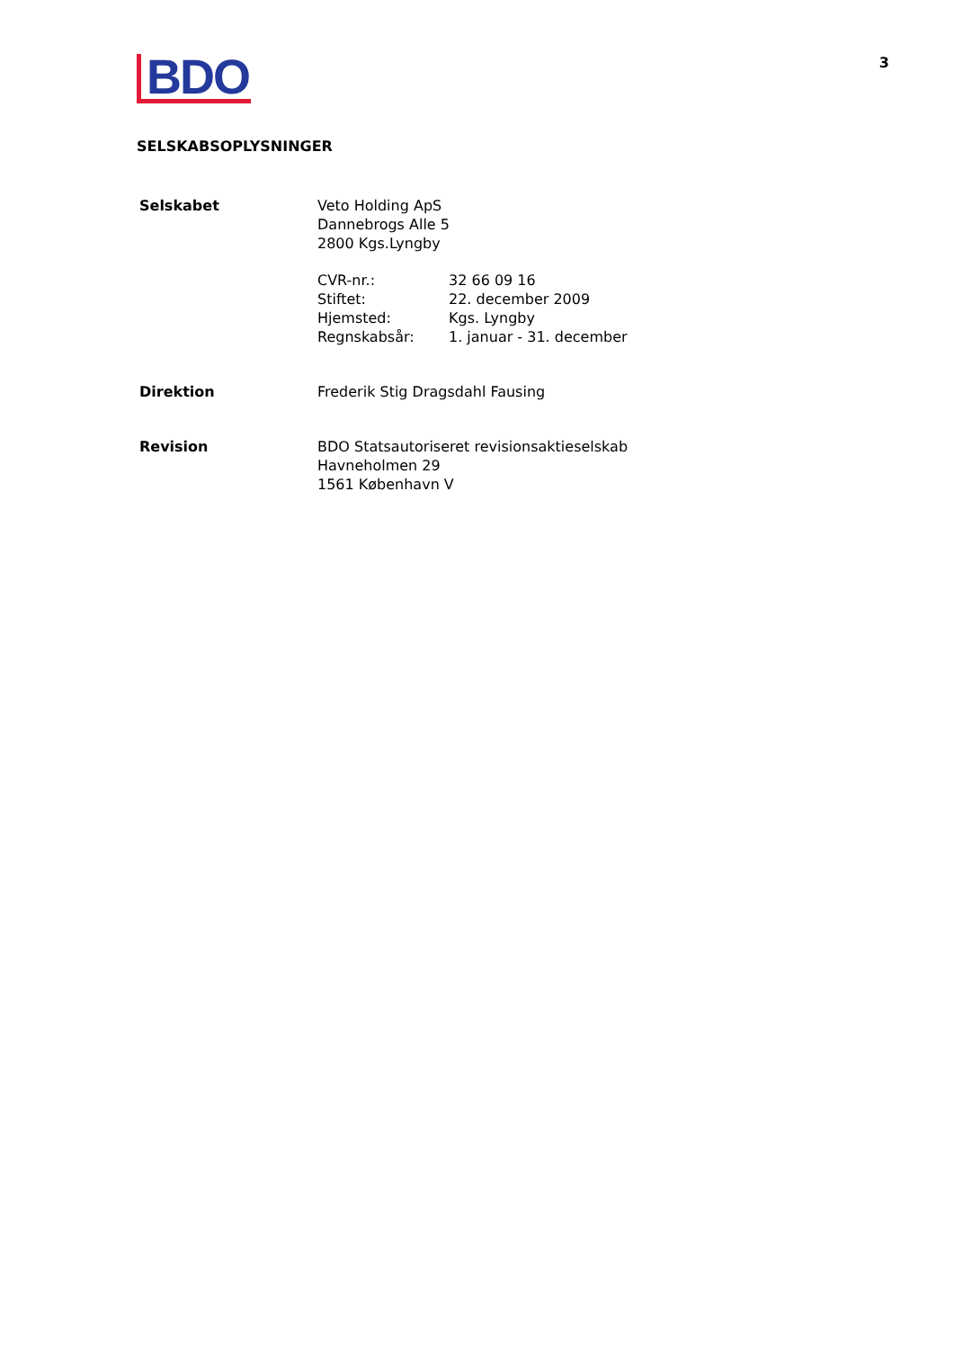BDO
3
SELSKABSOPLYSNINGER
| Selskabet | Veto Holding ApS Dannebrogs Alle 5 2800 Kgs.Lyngby / CVR-nr.: / 32 66 09 16 / / Stiftet: / 22. december 2009 / / Hjemsted: / Kgs. Lyngby / / Regnskabsår: / 1. januar - 31. december / |
| Direktion | Frederik Stig Dragsdahl Fausing |
| Revision | BDO Statsautoriseret revisionsaktieselskab Havneholmen 29 1561 København V |